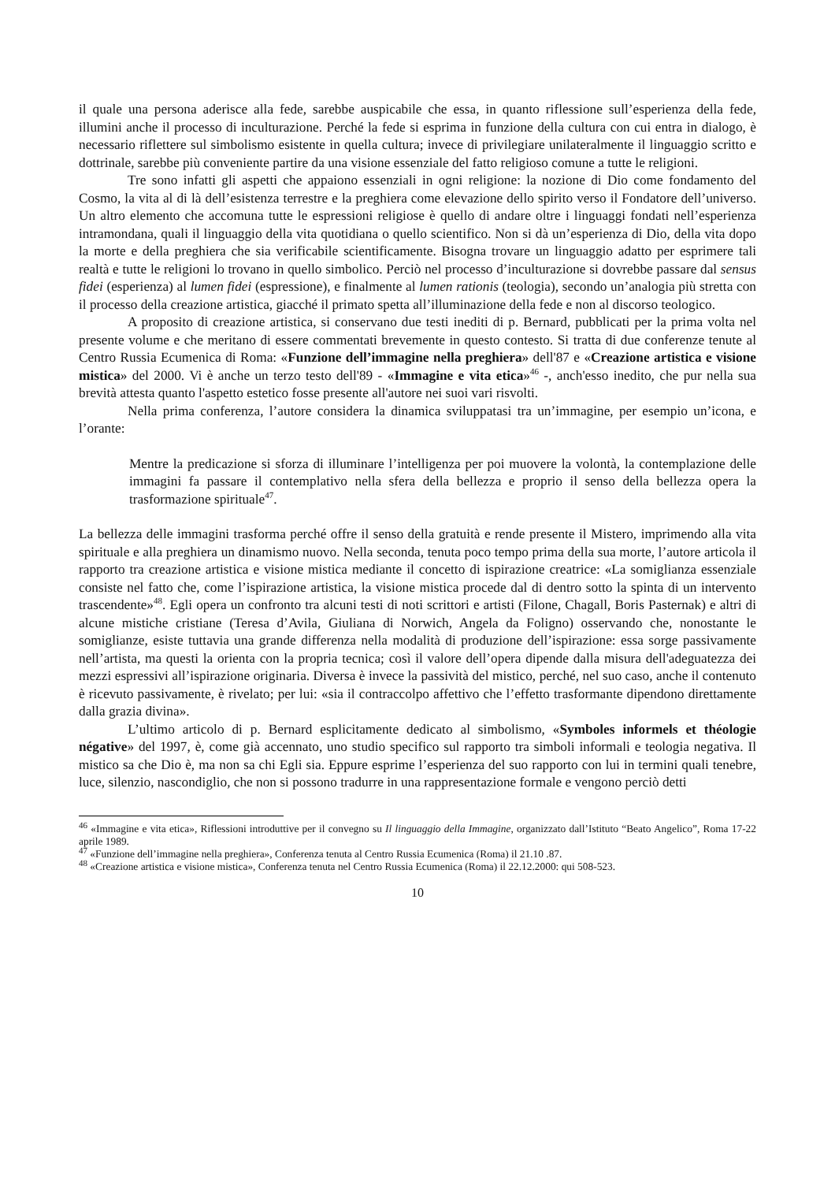il quale una persona aderisce alla fede, sarebbe auspicabile che essa, in quanto riflessione sull’esperienza della fede, illumini anche il processo di inculturazione. Perché la fede si esprima in funzione della cultura con cui entra in dialogo, è necessario riflettere sul simbolismo esistente in quella cultura; invece di privilegiare unilateralmente il linguaggio scritto e dottrinale, sarebbe più conveniente partire da una visione essenziale del fatto religioso comune a tutte le religioni.
Tre sono infatti gli aspetti che appaiono essenziali in ogni religione: la nozione di Dio come fondamento del Cosmo, la vita al di là dell’esistenza terrestre e la preghiera come elevazione dello spirito verso il Fondatore dell’universo. Un altro elemento che accomuna tutte le espressioni religiose è quello di andare oltre i linguaggi fondati nell’esperienza intramondana, quali il linguaggio della vita quotidiana o quello scientifico. Non si dà un’esperienza di Dio, della vita dopo la morte e della preghiera che sia verificabile scientificamente. Bisogna trovare un linguaggio adatto per esprimere tali realtà e tutte le religioni lo trovano in quello simbolico. Perciò nel processo d’inculturazione si dovrebbe passare dal sensus fidei (esperienza) al lumen fidei (espressione), e finalmente al lumen rationis (teologia), secondo un’analogia più stretta con il processo della creazione artistica, giacché il primato spetta all’illuminazione della fede e non al discorso teologico.
A proposito di creazione artistica, si conservano due testi inediti di p. Bernard, pubblicati per la prima volta nel presente volume e che meritano di essere commentati brevemente in questo contesto. Si tratta di due conferenze tenute al Centro Russia Ecumenica di Roma: «Funzione dell’immagine nella preghiera» dell'87 e «Creazione artistica e visione mistica» del 2000. Vi è anche un terzo testo dell'89 - «Immagine e vita etica»<sup>46</sup> -, anch'esso inedito, che pur nella sua brevità attesta quanto l'aspetto estetico fosse presente all'autore nei suoi vari risvolti.
Nella prima conferenza, l’autore considera la dinamica sviluppatasi tra un’immagine, per esempio un’icona, e l’orante:
Mentre la predicazione si sforza di illuminare l’intelligenza per poi muovere la volontà, la contemplazione delle immagini fa passare il contemplativo nella sfera della bellezza e proprio il senso della bellezza opera la trasformazione spirituale<sup>47</sup>.
La bellezza delle immagini trasforma perché offre il senso della gratuità e rende presente il Mistero, imprimendo alla vita spirituale e alla preghiera un dinamismo nuovo. Nella seconda, tenuta poco tempo prima della sua morte, l’autore articola il rapporto tra creazione artistica e visione mistica mediante il concetto di ispirazione creatrice: «La somiglianza essenziale consiste nel fatto che, come l’ispirazione artistica, la visione mistica procede dal di dentro sotto la spinta di un intervento trascendente»<sup>48</sup>. Egli opera un confronto tra alcuni testi di noti scrittori e artisti (Filone, Chagall, Boris Pasternak) e altri di alcune mistiche cristiane (Teresa d’Avila, Giuliana di Norwich, Angela da Foligno) osservando che, nonostante le somiglianze, esiste tuttavia una grande differenza nella modalità di produzione dell’ispirazione: essa sorge passivamente nell’artista, ma questi la orienta con la propria tecnica; così il valore dell’opera dipende dalla misura dell'adeguatezza dei mezzi espressivi all’ispirazione originaria. Diversa è invece la passività del mistico, perché, nel suo caso, anche il contenuto è ricevuto passivamente, è rivelato; per lui: «sia il contraccolpo affettivo che l’effetto trasformante dipendono direttamente dalla grazia divina».
L’ultimo articolo di p. Bernard esplicitamente dedicato al simbolismo, «Symboles informels et théologie négative» del 1997, è, come già accennato, uno studio specifico sul rapporto tra simboli informali e teologia negativa. Il mistico sa che Dio è, ma non sa chi Egli sia. Eppure esprime l’esperienza del suo rapporto con lui in termini quali tenebre, luce, silenzio, nascondiglio, che non si possono tradurre in una rappresentazione formale e vengono perciò detti
<sup>46</sup> «Immagine e vita etica», Riflessioni introduttive per il convegno su Il linguaggio della Immagine, organizzato dall’Istituto “Beato Angelico”, Roma 17-22 aprile 1989.
<sup>47</sup> «Funzione dell’immagine nella preghiera», Conferenza tenuta al Centro Russia Ecumenica (Roma) il 21.10 .87.
<sup>48</sup> «Creazione artistica e visione mistica», Conferenza tenuta nel Centro Russia Ecumenica (Roma) il 22.12.2000: qui 508-523.
10